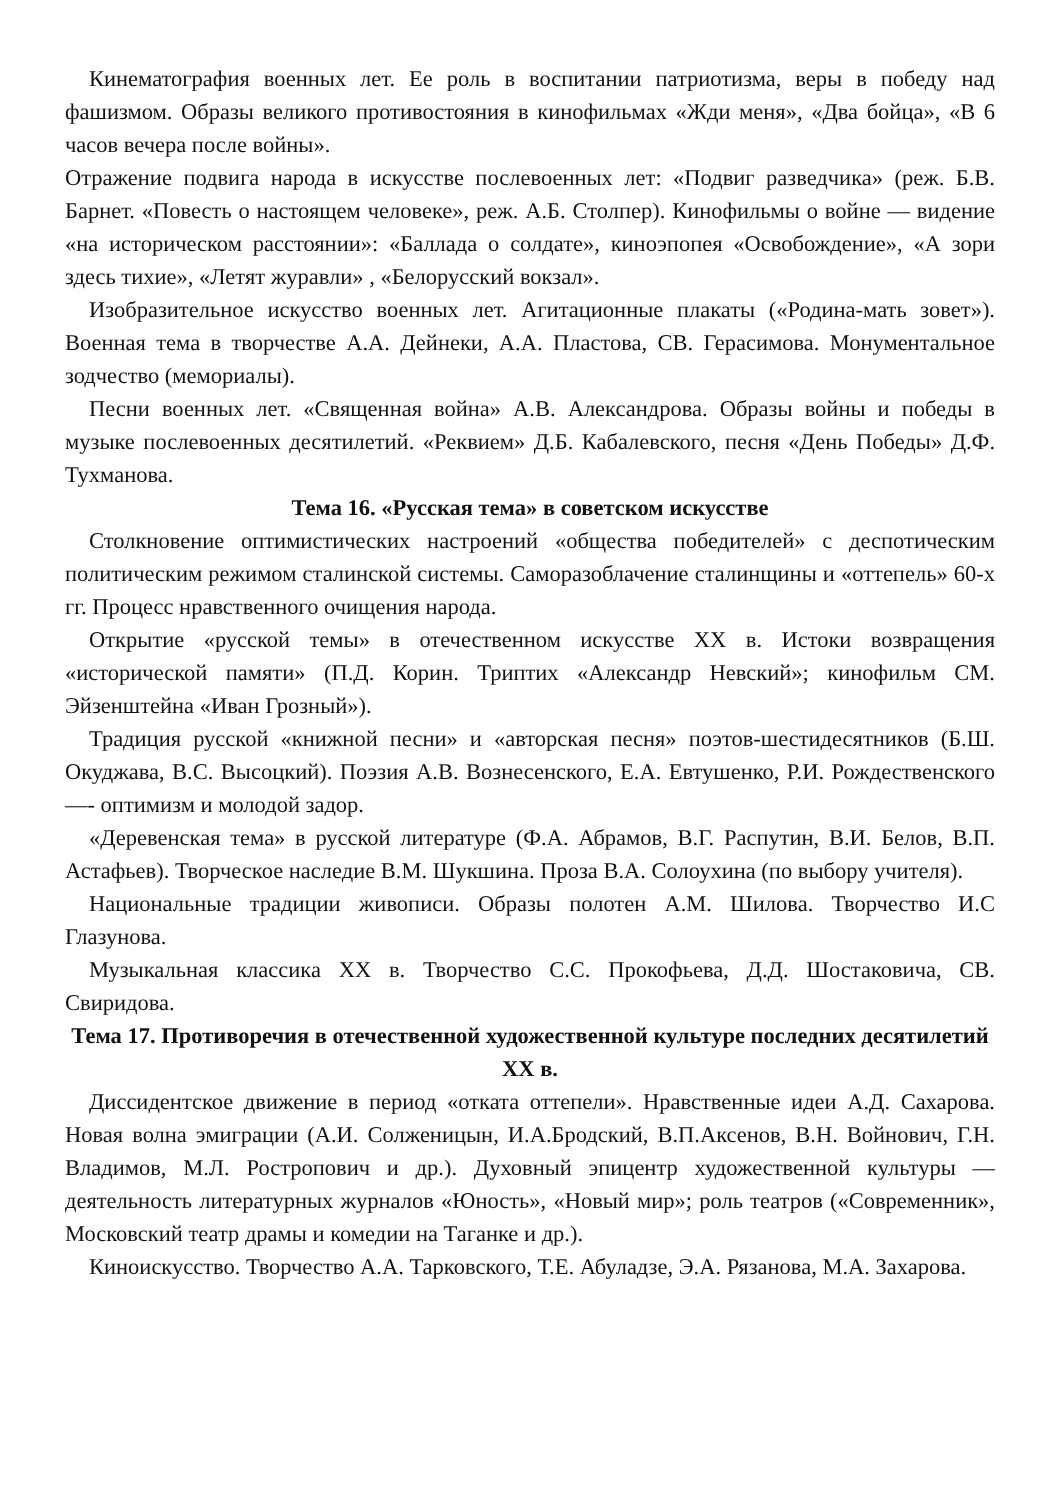Кинематография военных лет. Ее роль в воспитании патриотизма, веры в победу над фашизмом. Образы великого противостояния в кинофильмах «Жди меня», «Два бойца», «В 6 часов вечера после войны».
Отражение подвига народа в искусстве послевоенных лет: «Подвиг разведчика» (реж. Б.В. Барнет. «Повесть о настоящем человеке», реж. А.Б. Столпер). Кинофильмы о войне — видение «на историческом расстоянии»: «Баллада о солдате», киноэпопея «Освобождение», «А зори здесь тихие», «Летят журавли» , «Белорусский вокзал».
Изобразительное искусство военных лет. Агитационные плакаты («Родина-мать зовет»). Военная тема в творчестве А.А. Дейнеки, А.А. Пластова, СВ. Герасимова. Монументальное зодчество (мемориалы).
Песни военных лет. «Священная война» А.В. Александрова. Образы войны и победы в музыке послевоенных десятилетий. «Реквием» Д.Б. Кабалевского, песня «День Победы» Д.Ф. Тухманова.
Тема 16. «Русская тема» в советском искусстве
Столкновение оптимистических настроений «общества победителей» с деспотическим политическим режимом сталинской системы. Саморазоблачение сталинщины и «оттепель» 60-х гг. Процесс нравственного очищения народа.
Открытие «русской темы» в отечественном искусстве XX в. Истоки возвращения «исторической памяти» (П.Д. Корин. Триптих «Александр Невский»; кинофильм СМ. Эйзенштейна «Иван Грозный»).
Традиция русской «книжной песни» и «авторская песня» поэтов-шестидесятников (Б.Ш. Окуджава, B.C. Высоцкий). Поэзия А.В. Вознесенского, Е.А. Евтушенко, Р.И. Рождественского —- оптимизм и молодой задор.
«Деревенская тема» в русской литературе (Ф.А. Абрамов, В.Г. Распутин, В.И. Белов, В.П. Астафьев). Творческое наследие В.М. Шукшина. Проза В.А. Солоухина (по выбору учителя).
Национальные традиции живописи. Образы полотен А.М. Шилова. Творчество И.С Глазунова.
Музыкальная классика XX в. Творчество С.С. Прокофьева, Д.Д. Шостаковича, СВ. Свиридова.
Тема 17. Противоречия в отечественной художественной культуре последних десятилетий XX в.
Диссидентское движение в период «отката оттепели». Нравственные идеи А.Д. Сахарова. Новая волна эмиграции (А.И. Солженицын, И.А.Бродский, В.П.Аксенов, В.Н. Войнович, Г.Н. Владимов, М.Л. Ростропович и др.). Духовный эпицентр художественной культуры — деятельность литературных журналов «Юность», «Новый мир»; роль театров («Современник», Московский театр драмы и комедии на Таганке и др.).
Киноискусство. Творчество А.А. Тарковского, Т.Е. Абуладзе, Э.А. Рязанова, М.А. Захарова.